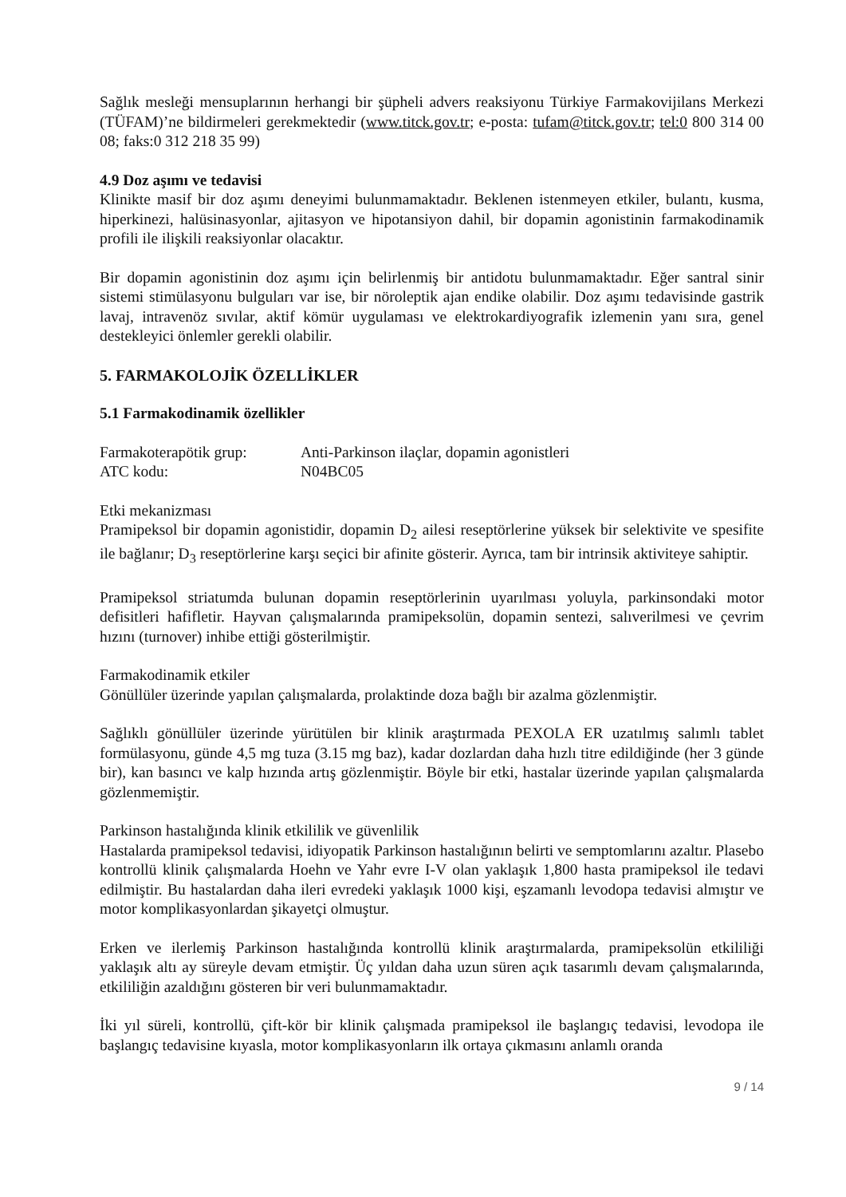Sağlık mesleği mensuplarının herhangi bir şüpheli advers reaksiyonu Türkiye Farmakovijilans Merkezi (TÜFAM)’ne bildirmeleri gerekmektedir (www.titck.gov.tr; e-posta: tufam@titck.gov.tr; tel:0 800 314 00 08; faks:0 312 218 35 99)
4.9 Doz aşımı ve tedavisi
Klinikte masif bir doz aşımı deneyimi bulunmamaktadır. Beklenen istenmeyen etkiler, bulantı, kusma, hiperkinezi, halüsinasyonlar, ajitasyon ve hipotansiyon dahil, bir dopamin agonistinin farmakodinamik profili ile ilişkili reaksiyonlar olacaktır.
Bir dopamin agonistinin doz aşımı için belirlenmiş bir antidotu bulunmamaktadır. Eğer santral sinir sistemi stimülasyonu bulguları var ise, bir nöroleptik ajan endike olabilir. Doz aşımı tedavisinde gastrik lavaj, intravenöz sıvılar, aktif kömür uygulaması ve elektrokardiyografik izlemenin yanı sıra, genel destekleyici önlemler gerekli olabilir.
5. FARMAKOLOJİK ÖZELLİKLER
5.1 Farmakodinamik özellikler
Farmakoterapötik grup: Anti-Parkinson ilaçlar, dopamin agonistleri
ATC kodu: N04BC05
Etki mekanizması
Pramipeksol bir dopamin agonistidir, dopamin D<sub>2</sub> ailesi reseptörlerine yüksek bir selektivite ve spesifite ile bağlanır; D<sub>3</sub> reseptörlerine karşı seçici bir afinite gösterir. Ayrıca, tam bir intrinsik aktiviteye sahiptir.
Pramipeksol striatumda bulunan dopamin reseptörlerinin uyarılması yoluyla, parkinsondaki motor defisitleri hafifletir. Hayvan çalışmalarında pramipeksolün, dopamin sentezi, salıverilmesi ve çevrim hızını (turnover) inhibe ettiği gösterilmiştir.
Farmakodinamik etkiler
Gönüllüler üzerinde yapılan çalışmalarda, prolaktinde doza bağlı bir azalma gözlenmiştir.
Sağlıklı gönüllüler üzerinde yürütülen bir klinik araştırmada PEXOLA ER uzatılmış salımlı tablet formülasyonu, günde 4,5 mg tuza (3.15 mg baz), kadar dozlardan daha hızlı titre edildiğinde (her 3 günde bir), kan basıncı ve kalp hızında artış gözlenmiştir. Böyle bir etki, hastalar üzerinde yapılan çalışmalarda gözlenmemiştir.
Parkinson hastalığında klinik etkililik ve güvenlilik
Hastalarda pramipeksol tedavisi, idiyopatik Parkinson hastalığının belirti ve semptomlarını azaltır. Plasebo kontrollü klinik çalışmalarda Hoehn ve Yahr evre I-V olan yaklaşık 1,800 hasta pramipeksol ile tedavi edilmiştir. Bu hastalardan daha ileri evredeki yaklaşık 1000 kişi, eşzamanlı levodopa tedavisi almıştır ve motor komplikasyonlardan şikayetçi olmuştur.
Erken ve ilerlemiş Parkinson hastalığında kontrollü klinik araştırmalarda, pramipeksolün etkililiği yaklaşık altı ay süreyle devam etmiştir. Üç yıldan daha uzun süren açık tasarımlı devam çalışmalarında, etkililiğin azaldığını gösteren bir veri bulunmamaktadır.
İki yıl süreli, kontrollü, çift-kör bir klinik çalışmada pramipeksol ile başlangıç tedavisi, levodopa ile başlangıç tedavisine kıyasla, motor komplikasyonların ilk ortaya çıkmasını anlamlı oranda
9 / 14